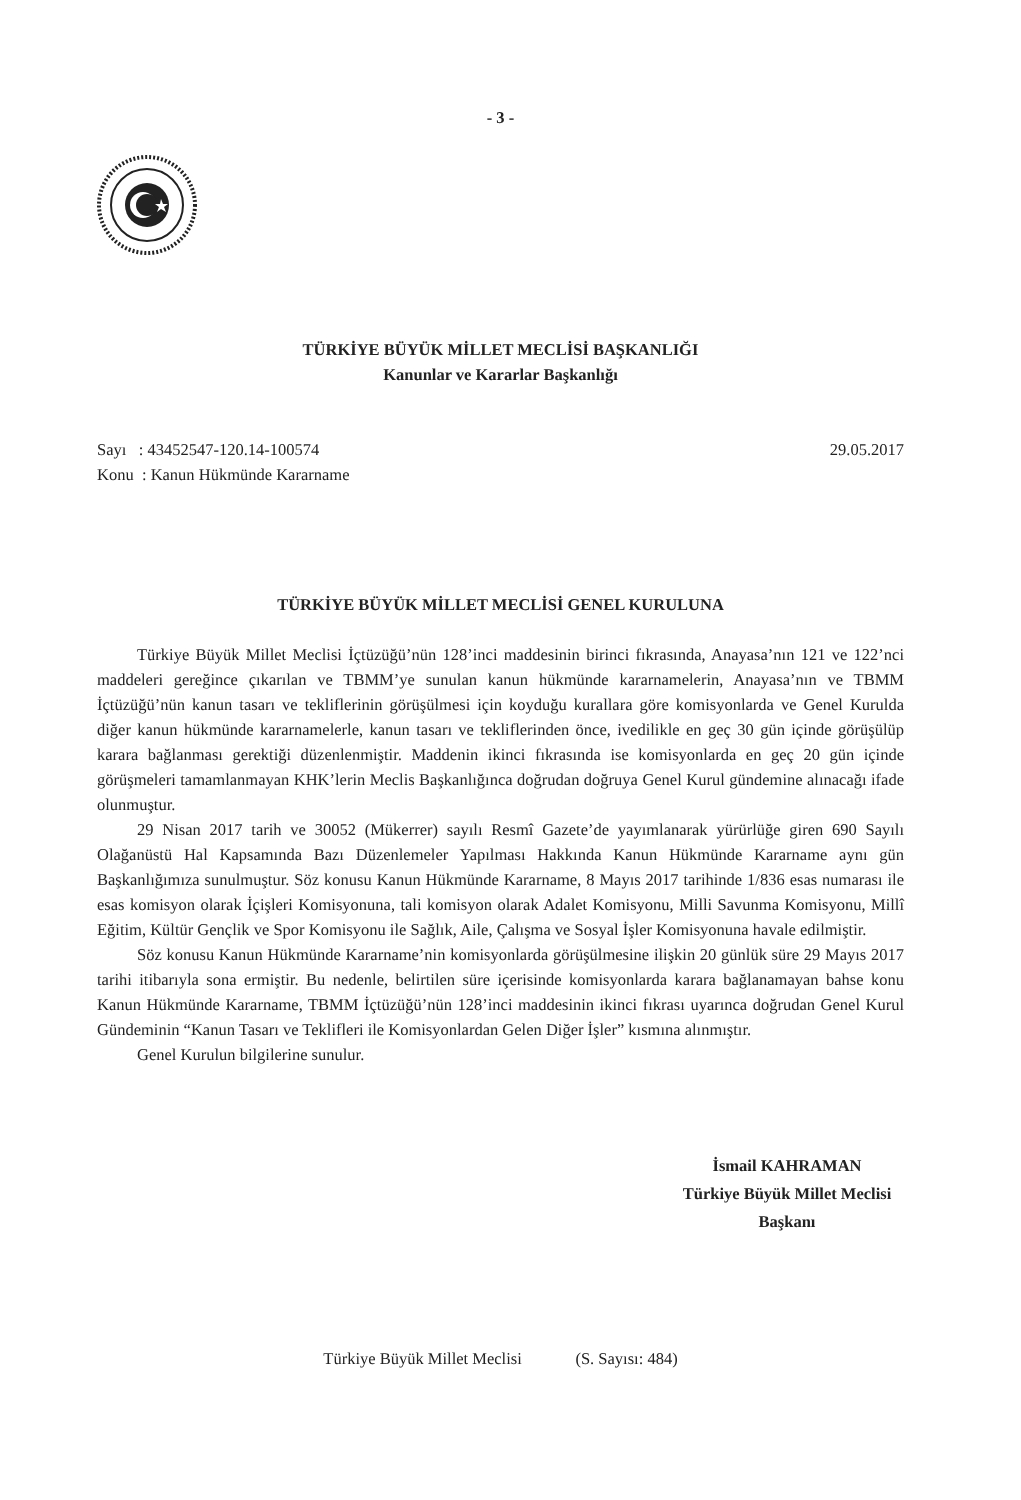- 3 -
TÜRKİYE BÜYÜK MİLLET MECLİSİ BAŞKANLIĞI
Kanunlar ve Kararlar Başkanlığı
Sayı : 43452547-120.14-100574
Konu : Kanun Hükmünde Kararname
29.05.2017
TÜRKİYE BÜYÜK MİLLET MECLİSİ GENEL KURULUNA
Türkiye Büyük Millet Meclisi İçtüzüğü’nün 128’inci maddesinin birinci fıkrasında, Anayasa’nın 121 ve 122’nci maddeleri gereğince çıkarılan ve TBMM’ye sunulan kanun hükmünde kararnamelerin, Anayasa’nın ve TBMM İçtüzüğü’nün kanun tasarı ve tekliflerinin görüşülmesi için koyduğu kurallara göre komisyonlarda ve Genel Kurulda diğer kanun hükmünde kararnamelerle, kanun tasarı ve tekliflerinden önce, ivedilikle en geç 30 gün içinde görüşülüp karara bağlanması gerektiği düzenlenmiştir. Maddenin ikinci fıkrasında ise komisyonlarda en geç 20 gün içinde görüşmeleri tamamlanmayan KHK’lerin Meclis Başkanlığınca doğrudan doğruya Genel Kurul gündemine alınacağı ifade olunmuştur.
29 Nisan 2017 tarih ve 30052 (Mükerrer) sayılı Resmî Gazete’de yayımlanarak yürürlüğe giren 690 Sayılı Olağanüstü Hal Kapsamında Bazı Düzenlemeler Yapılması Hakkında Kanun Hükmünde Kararname aynı gün Başkanlığımıza sunulmuştur. Söz konusu Kanun Hükmünde Kararname, 8 Mayıs 2017 tarihinde 1/836 esas numarası ile esas komisyon olarak İçişleri Komisyonuna, tali komisyon olarak Adalet Komisyonu, Milli Savunma Komisyonu, Millî Eğitim, Kültür Gençlik ve Spor Komisyonu ile Sağlık, Aile, Çalışma ve Sosyal İşler Komisyonuna havale edilmiştir.
Söz konusu Kanun Hükmünde Kararname’nin komisyonlarda görüşülmesine ilişkin 20 günlük süre 29 Mayıs 2017 tarihi itibarıyla sona ermiştir. Bu nedenle, belirtilen süre içerisinde komisyonlarda karara bağlanamayan bahse konu Kanun Hükmünde Kararname, TBMM İçtüzüğü’nün 128’inci maddesinin ikinci fıkrası uyarınca doğrudan Genel Kurul Gündeminin “Kanun Tasarı ve Teklifleri ile Komisyonlardan Gelen Diğer İşler” kısmına alınmıştır.
Genel Kurulun bilgilerine sunulur.
İsmail KAHRAMAN
Türkiye Büyük Millet Meclisi
Başkanı
Türkiye Büyük Millet Meclisi (S. Sayısı: 484)